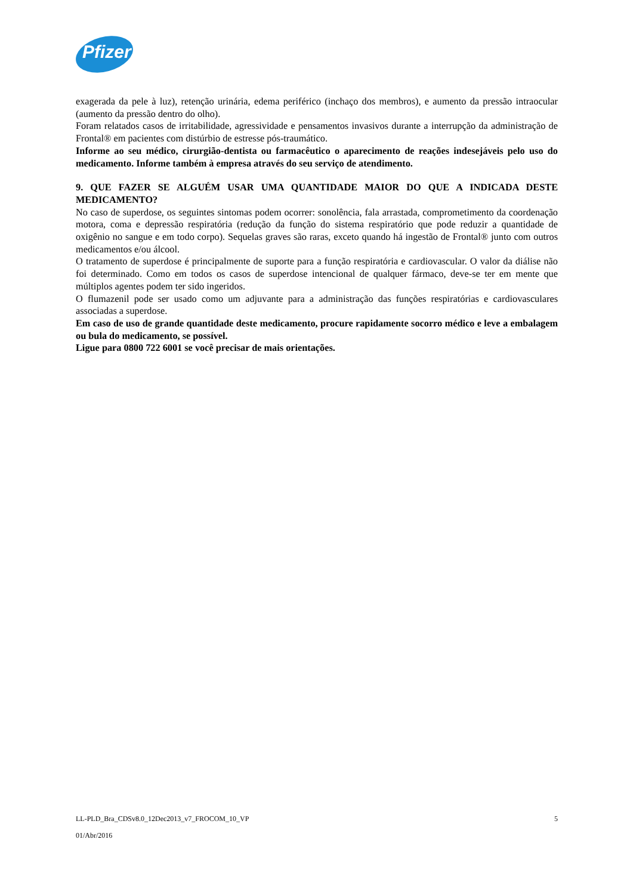Pfizer
exagerada da pele à luz), retenção urinária, edema periférico (inchaço dos membros), e aumento da pressão intraocular (aumento da pressão dentro do olho).
Foram relatados casos de irritabilidade, agressividade e pensamentos invasivos durante a interrupção da administração de Frontal® em pacientes com distúrbio de estresse pós-traumático.
Informe ao seu médico, cirurgião-dentista ou farmacêutico o aparecimento de reações indesejáveis pelo uso do medicamento. Informe também à empresa através do seu serviço de atendimento.
9. QUE FAZER SE ALGUÉM USAR UMA QUANTIDADE MAIOR DO QUE A INDICADA DESTE MEDICAMENTO?
No caso de superdose, os seguintes sintomas podem ocorrer: sonolência, fala arrastada, comprometimento da coordenação motora, coma e depressão respiratória (redução da função do sistema respiratório que pode reduzir a quantidade de oxigênio no sangue e em todo corpo). Sequelas graves são raras, exceto quando há ingestão de Frontal® junto com outros medicamentos e/ou álcool.
O tratamento de superdose é principalmente de suporte para a função respiratória e cardiovascular. O valor da diálise não foi determinado. Como em todos os casos de superdose intencional de qualquer fármaco, deve-se ter em mente que múltiplos agentes podem ter sido ingeridos.
O flumazenil pode ser usado como um adjuvante para a administração das funções respiratórias e cardiovasculares associadas a superdose.
Em caso de uso de grande quantidade deste medicamento, procure rapidamente socorro médico e leve a embalagem ou bula do medicamento, se possível.
Ligue para 0800 722 6001 se você precisar de mais orientações.
LL-PLD_Bra_CDSv8.0_12Dec2013_v7_FROCOM_10_VP 5
01/Abr/2016